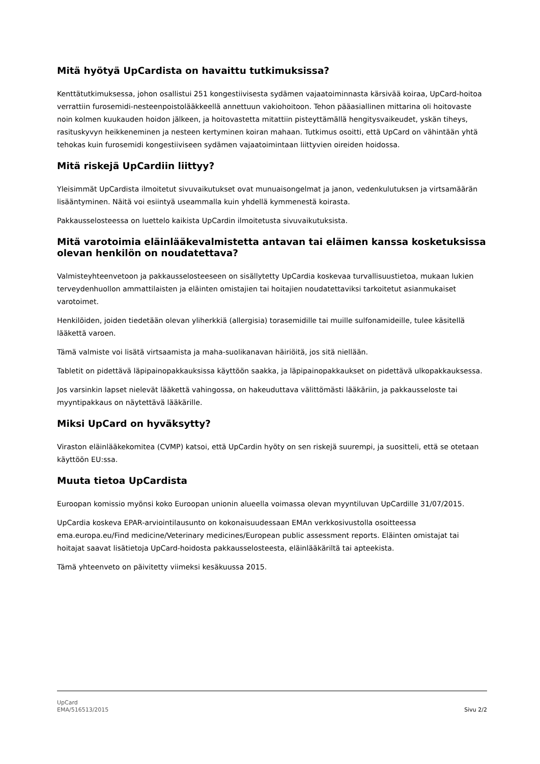Mitä hyötyä UpCardista on havaittu tutkimuksissa?
Kenttätutkimuksessa, johon osallistui 251 kongestiivisesta sydämen vajaatoiminnasta kärsivää koiraa, UpCard-hoitoa verrattiin furosemidi-nesteenpoistolääkkeellä annettuun vakiohoitoon. Tehon pääasiallinen mittarina oli hoitovaste noin kolmen kuukauden hoidon jälkeen, ja hoitovastetta mitattiin pisteyttämällä hengitysvaikeudet, yskän tiheys, rasituskyvyn heikkeneminen ja nesteen kertyminen koiran mahaan. Tutkimus osoitti, että UpCard on vähintään yhtä tehokas kuin furosemidi kongestiiviseen sydämen vajaatoimintaan liittyvien oireiden hoidossa.
Mitä riskejä UpCardiin liittyy?
Yleisimmät UpCardista ilmoitetut sivuvaikutukset ovat munuaisongelmat ja janon, vedenkulutuksen ja virtsamäärän lisääntyminen. Näitä voi esiintyä useammalla kuin yhdellä kymmenestä koirasta.
Pakkausselosteessa on luettelo kaikista UpCardin ilmoitetusta sivuvaikutuksista.
Mitä varotoimia eläinlääkevalmistetta antavan tai eläimen kanssa kosketuksissa olevan henkilön on noudatettava?
Valmisteyhteenvetoon ja pakkausselosteeseen on sisällytetty UpCardia koskevaa turvallisuustietoa, mukaan lukien terveydenhuollon ammattilaisten ja eläinten omistajien tai hoitajien noudatettaviksi tarkoitetut asianmukaiset varotoimet.
Henkilöiden, joiden tiedetään olevan yliherkkiä (allergisia) torasemidille tai muille sulfonamideille, tulee käsitellä lääkettä varoen.
Tämä valmiste voi lisätä virtsaamista ja maha-suolikanavan häiriöitä, jos sitä niellään.
Tabletit on pidettävä läpipainopakkauksissa käyttöön saakka, ja läpipainopakkaukset on pidettävä ulkopakkauksessa.
Jos varsinkin lapset nielevät lääkettä vahingossa, on hakeuduttava välittömästi lääkäriin, ja pakkausseloste tai myyntipakkaus on näytettävä lääkärille.
Miksi UpCard on hyväksytty?
Viraston eläinlääkekomitea (CVMP) katsoi, että UpCardin hyöty on sen riskejä suurempi, ja suositteli, että se otetaan käyttöön EU:ssa.
Muuta tietoa UpCardista
Euroopan komissio myönsi koko Euroopan unionin alueella voimassa olevan myyntiluvan UpCardille 31/07/2015.
UpCardia koskeva EPAR-arviointilausunto on kokonaisuudessaan EMAn verkkosivustolla osoitteessa ema.europa.eu/Find medicine/Veterinary medicines/European public assessment reports. Eläinten omistajat tai hoitajat saavat lisätietoja UpCard-hoidosta pakkausselosteesta, eläinlääkäriltä tai apteekista.
Tämä yhteenveto on päivitetty viimeksi kesäkuussa 2015.
UpCard
EMA/516513/2015
Sivu 2/2